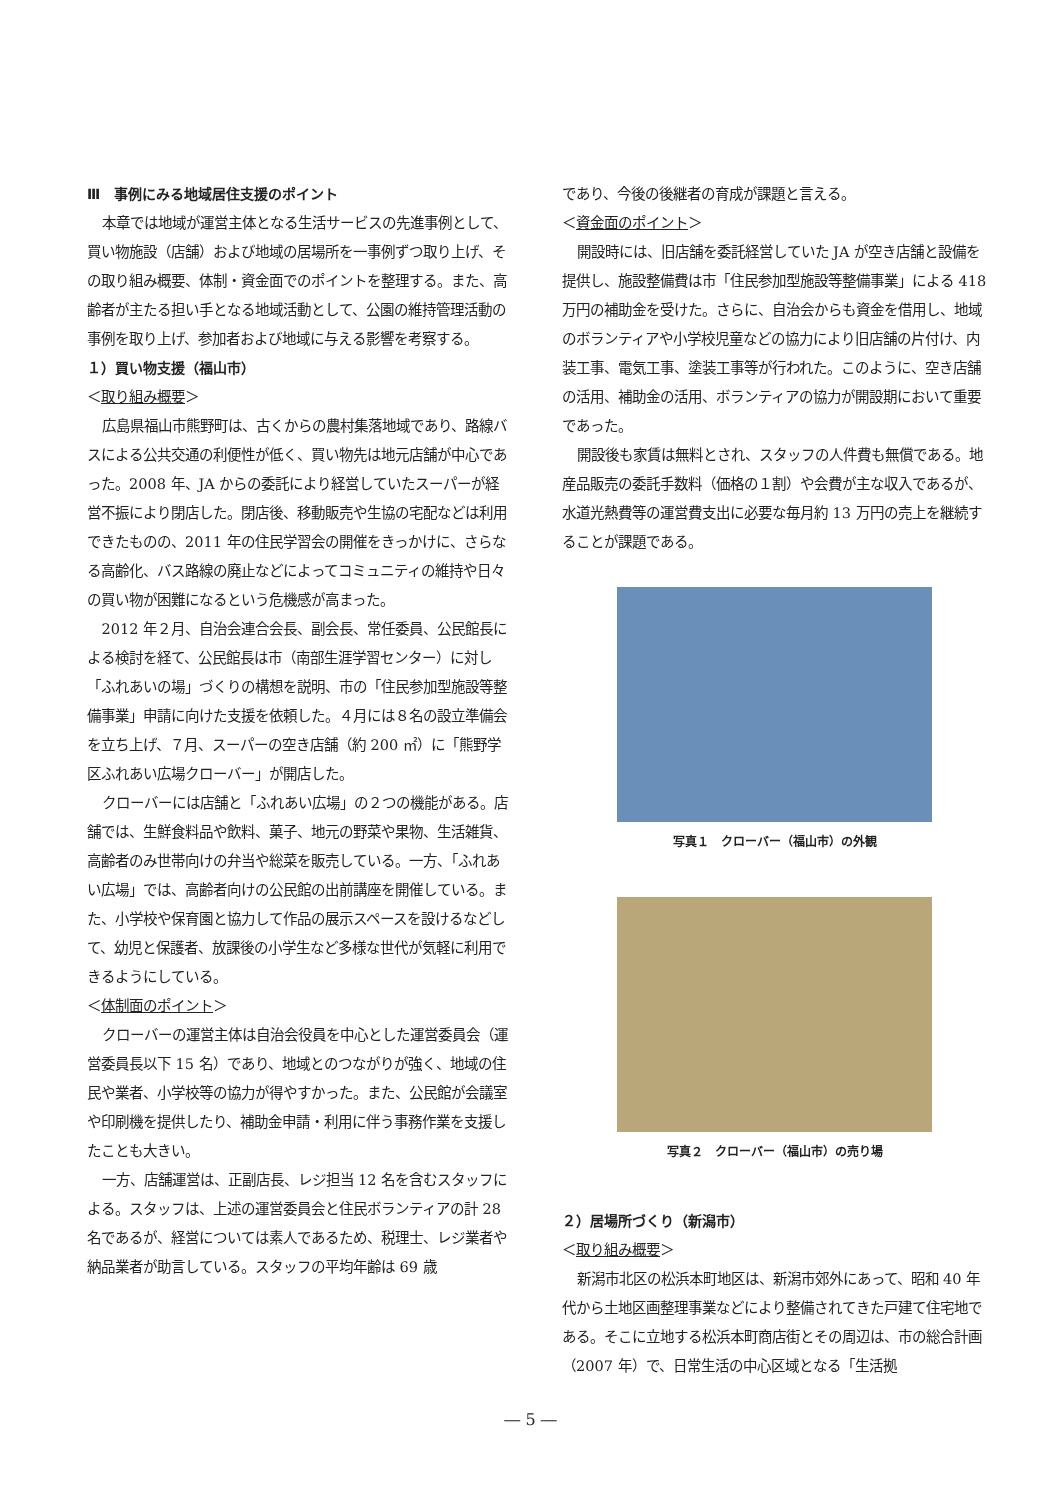Ⅲ　事例にみる地域居住支援のポイント
本章では地域が運営主体となる生活サービスの先進事例として、買い物施設（店舗）および地域の居場所を一事例ずつ取り上げ、その取り組み概要、体制・資金面でのポイントを整理する。また、高齢者が主たる担い手となる地域活動として、公園の維持管理活動の事例を取り上げ、参加者および地域に与える影響を考察する。
１）買い物支援（福山市）
＜取り組み概要＞
広島県福山市熊野町は、古くからの農村集落地域であり、路線バスによる公共交通の利便性が低く、買い物先は地元店舗が中心であった。2008 年、JA からの委託により経営していたスーパーが経営不振により閉店した。閉店後、移動販売や生協の宅配などは利用できたものの、2011 年の住民学習会の開催をきっかけに、さらなる高齢化、バス路線の廃止などによってコミュニティの維持や日々の買い物が困難になるという危機感が高まった。
2012 年２月、自治会連合会長、副会長、常任委員、公民館長による検討を経て、公民館長は市（南部生涯学習センター）に対し「ふれあいの場」づくりの構想を説明、市の「住民参加型施設等整備事業」申請に向けた支援を依頼した。４月には８名の設立準備会を立ち上げ、７月、スーパーの空き店舗（約 200 ㎡）に「熊野学区ふれあい広場クローバー」が開店した。
クローバーには店舗と「ふれあい広場」の２つの機能がある。店舗では、生鮮食料品や飲料、菓子、地元の野菜や果物、生活雑貨、高齢者のみ世帯向けの弁当や総菜を販売している。一方、「ふれあい広場」では、高齢者向けの公民館の出前講座を開催している。また、小学校や保育園と協力して作品の展示スペースを設けるなどして、幼児と保護者、放課後の小学生など多様な世代が気軽に利用できるようにしている。
＜体制面のポイント＞
クローバーの運営主体は自治会役員を中心とした運営委員会（運営委員長以下 15 名）であり、地域とのつながりが強く、地域の住民や業者、小学校等の協力が得やすかった。また、公民館が会議室や印刷機を提供したり、補助金申請・利用に伴う事務作業を支援したことも大きい。
一方、店舗運営は、正副店長、レジ担当 12 名を含むスタッフによる。スタッフは、上述の運営委員会と住民ボランティアの計 28 名であるが、経営については素人であるため、税理士、レジ業者や納品業者が助言している。スタッフの平均年齢は 69 歳
であり、今後の後継者の育成が課題と言える。
＜資金面のポイント＞
開設時には、旧店舗を委託経営していた JA が空き店舗と設備を提供し、施設整備費は市「住民参加型施設等整備事業」による 418 万円の補助金を受けた。さらに、自治会からも資金を借用し、地域のボランティアや小学校児童などの協力により旧店舗の片付け、内装工事、電気工事、塗装工事等が行われた。このように、空き店舗の活用、補助金の活用、ボランティアの協力が開設期において重要であった。
開設後も家賃は無料とされ、スタッフの人件費も無償である。地産品販売の委託手数料（価格の１割）や会費が主な収入であるが、水道光熱費等の運営費支出に必要な毎月約 13 万円の売上を継続することが課題である。
写真１　クローバー（福山市）の外観
写真２　クローバー（福山市）の売り場
２）居場所づくり（新潟市）
＜取り組み概要＞
新潟市北区の松浜本町地区は、新潟市郊外にあって、昭和 40 年代から土地区画整理事業などにより整備されてきた戸建て住宅地である。そこに立地する松浜本町商店街とその周辺は、市の総合計画（2007 年）で、日常生活の中心区域となる「生活拠
― 5 ―